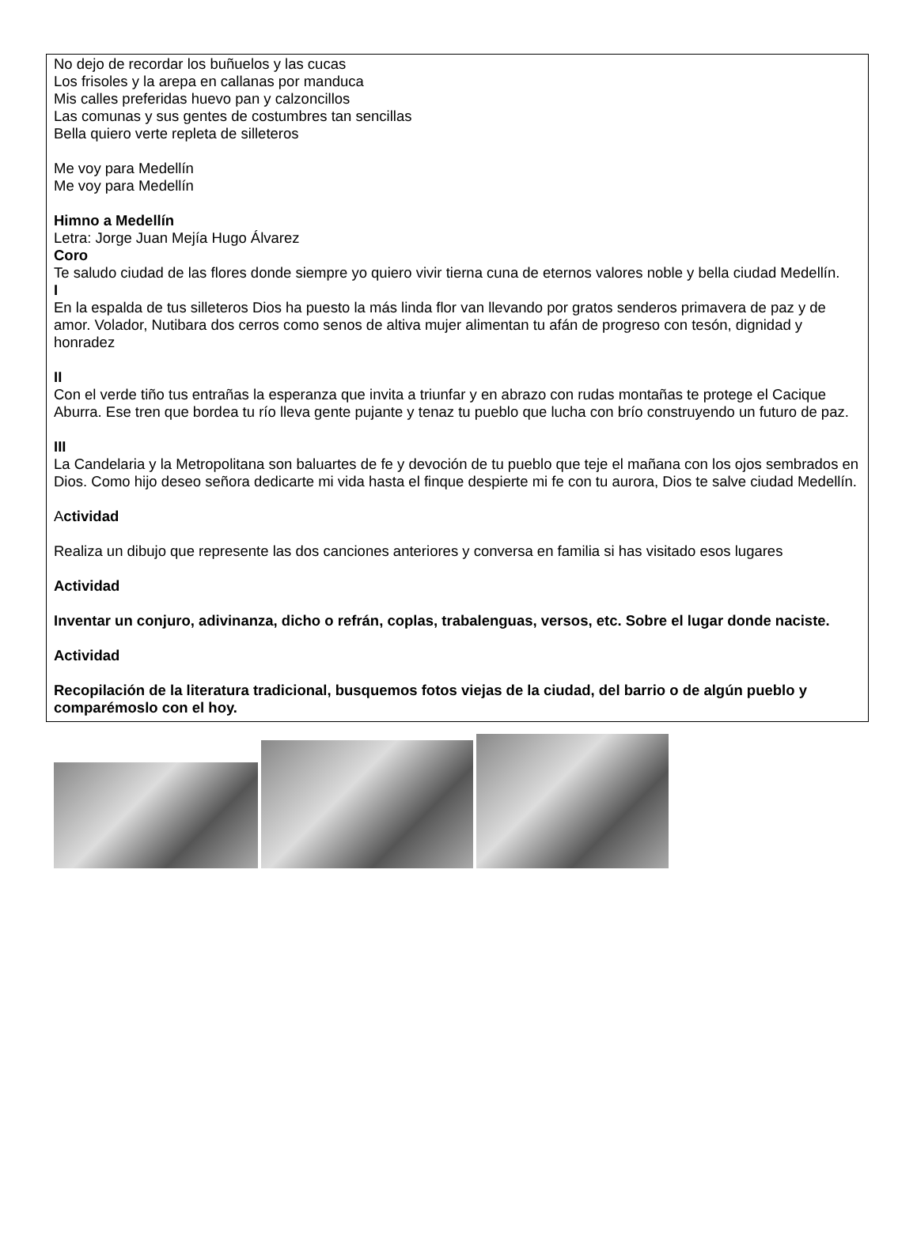No dejo de recordar los buñuelos y las cucas
Los frisoles y la arepa en callanas por manduca
Mis calles preferidas huevo pan y calzoncillos
Las comunas y sus gentes de costumbres tan sencillas
Bella quiero verte repleta de silleteros
Me voy para Medellín
Me voy para Medellín
Himno a Medellín
Letra: Jorge Juan Mejía Hugo Álvarez
Coro
Te saludo ciudad de las flores donde siempre yo quiero vivir tierna cuna de eternos valores noble y bella ciudad Medellín.
I
En la espalda de tus silleteros Dios ha puesto la más linda flor van llevando por gratos senderos primavera de paz y de amor. Volador, Nutibara dos cerros como senos de altiva mujer alimentan tu afán de progreso con tesón, dignidad y honradez
II
Con el verde tiño tus entrañas la esperanza que invita a triunfar y en abrazo con rudas montañas te protege el Cacique Aburra. Ese tren que bordea tu río lleva gente pujante y tenaz tu pueblo que lucha con brío construyendo un futuro de paz.
III
La Candelaria y la Metropolitana son baluartes de fe y devoción de tu pueblo que teje el mañana con los ojos sembrados en Dios. Como hijo deseo señora dedicarte mi vida hasta el finque despierte mi fe con tu aurora, Dios te salve ciudad Medellín.
Actividad
Realiza un dibujo que represente las dos canciones anteriores y conversa en familia si has visitado esos lugares
Actividad
Inventar un conjuro, adivinanza, dicho o refrán, coplas, trabalenguas, versos, etc. Sobre el lugar donde naciste.
Actividad
Recopilación de la literatura tradicional, busquemos fotos viejas de la ciudad, del barrio o de algún pueblo y comparémoslo con el hoy.